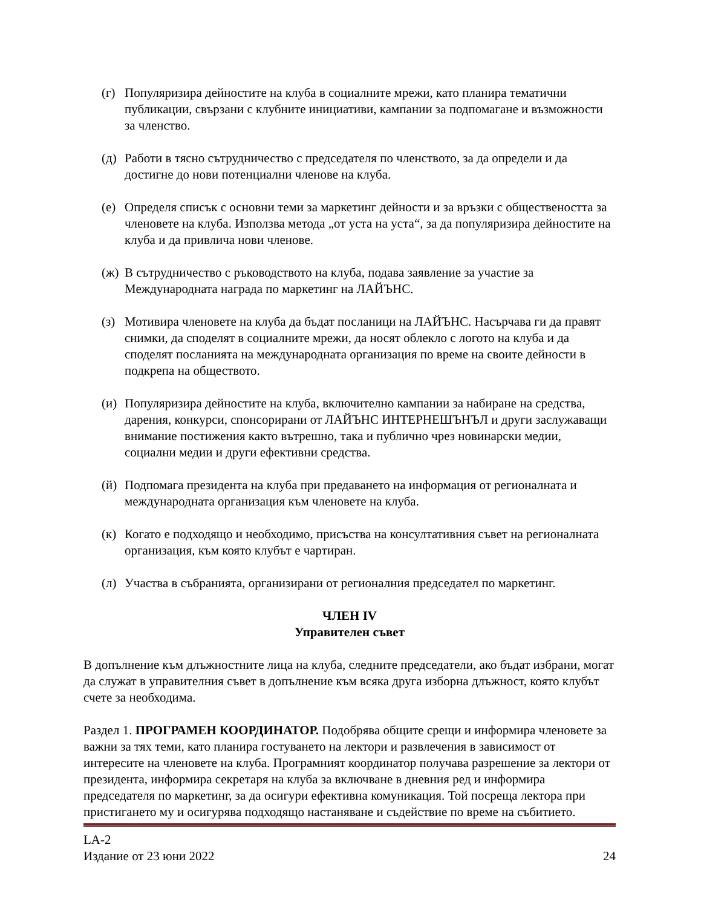(г) Популяризира дейностите на клуба в социалните мрежи, като планира тематични публикации, свързани с клубните инициативи, кампании за подпомагане и възможности за членство.
(д) Работи в тясно сътрудничество с председателя по членството, за да определи и да достигне до нови потенциални членове на клуба.
(е) Определя списък с основни теми за маркетинг дейности и за връзки с обществеността за членовете на клуба. Използва метода „от уста на уста“, за да популяризира дейностите на клуба и да привлича нови членове.
(ж) В сътрудничество с ръководството на клуба, подава заявление за участие за Международната награда по маркетинг на ЛАЙЪНС.
(з) Мотивира членовете на клуба да бъдат посланици на ЛАЙЪНС. Насърчава ги да правят снимки, да споделят в социалните мрежи, да носят облекло с логото на клуба и да споделят посланията на международната организация по време на своите дейности в подкрепа на обществото.
(и) Популяризира дейностите на клуба, включително кампании за набиране на средства, дарения, конкурси, спонсорирани от ЛАЙЪНС ИНТЕРНЕШЪНЪЛ и други заслужаващи внимание постижения както вътрешно, така и публично чрез новинарски медии, социални медии и други ефективни средства.
(й) Подпомага президента на клуба при предаването на информация от регионалната и международната организация към членовете на клуба.
(к) Когато е подходящо и необходимо, присъства на консултативния съвет на регионалната организация, към която клубът е чартиран.
(л) Участва в събранията, организирани от регионалния председател по маркетинг.
ЧЛЕН IV
Управителен съвет
В допълнение към длъжностните лица на клуба, следните председатели, ако бъдат избрани, могат да служат в управителния съвет в допълнение към всяка друга изборна длъжност, която клубът счете за необходима.
Раздел 1. ПРОГРАМЕН КООРДИНАТОР. Подобрява общите срещи и информира членовете за важни за тях теми, като планира гостуването на лектори и развлечения в зависимост от интересите на членовете на клуба. Програмният координатор получава разрешение за лектори от президента, информира секретаря на клуба за включване в дневния ред и информира председателя по маркетинг, за да осигури ефективна комуникация. Той посреща лектора при пристигането му и осигурява подходящо настаняване и съдействие по време на събитието.
LA-2
Издание от 23 юни 2022 24